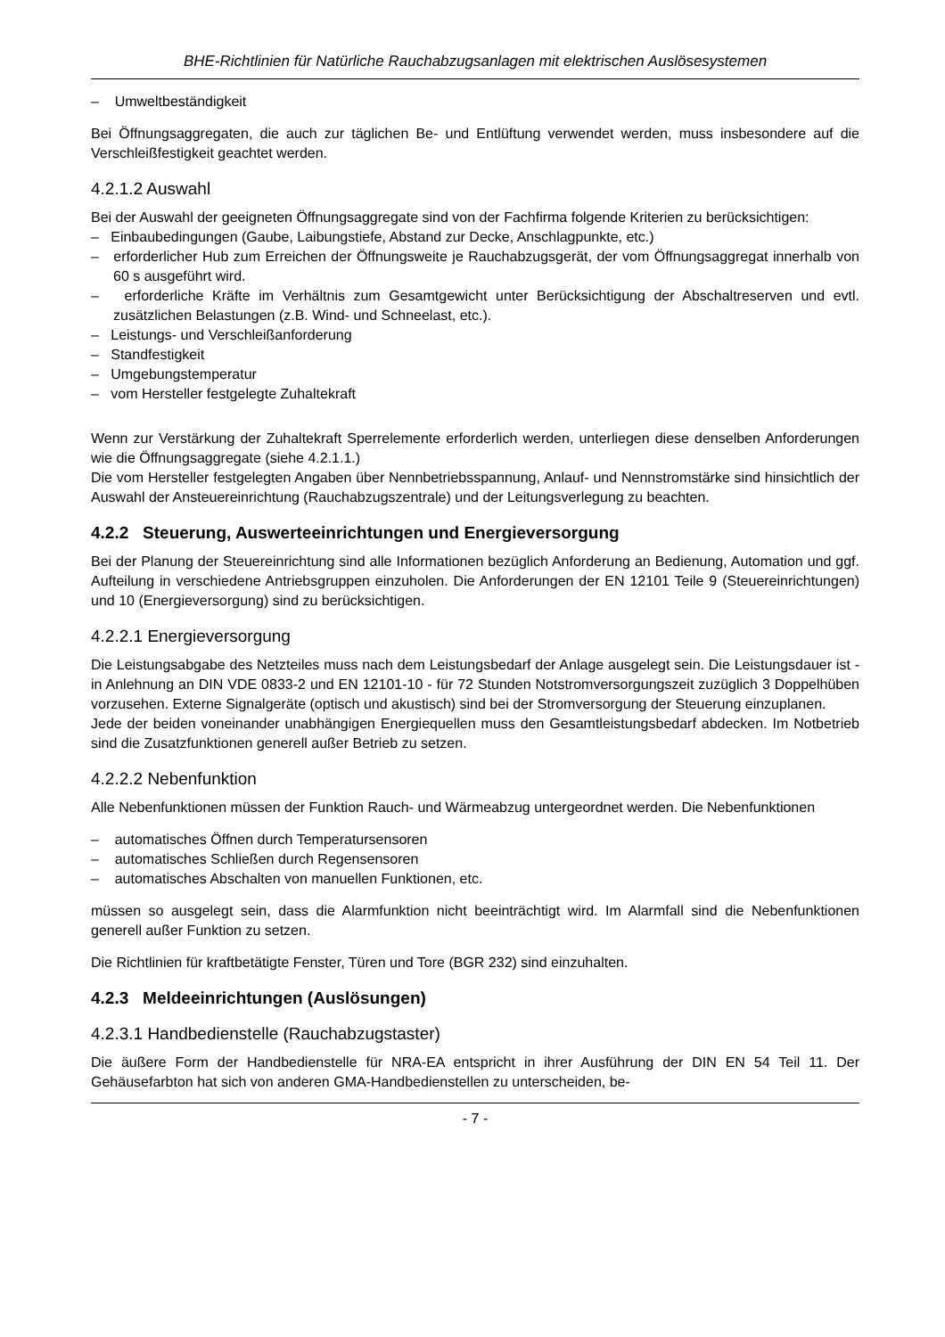BHE-Richtlinien für Natürliche Rauchabzugsanlagen mit elektrischen Auslösesystemen
– Umweltbeständigkeit
Bei Öffnungsaggregaten, die auch zur täglichen Be- und Entlüftung verwendet werden, muss insbesondere auf die Verschleißfestigkeit geachtet werden.
4.2.1.2 Auswahl
Bei der Auswahl der geeigneten Öffnungsaggregate sind von der Fachfirma folgende Kriterien zu berücksichtigen:
– Einbaubedingungen (Gaube, Laibungstiefe, Abstand zur Decke, Anschlagpunkte, etc.)
– erforderlicher Hub zum Erreichen der Öffnungsweite je Rauchabzugsgerät, der vom Öffnungsaggregat innerhalb von 60 s ausgeführt wird.
– erforderliche Kräfte im Verhältnis zum Gesamtgewicht unter Berücksichtigung der Abschaltreserven und evtl. zusätzlichen Belastungen (z.B. Wind- und Schneelast, etc.).
– Leistungs- und Verschleißanforderung
– Standfestigkeit
– Umgebungstemperatur
– vom Hersteller festgelegte Zuhaltekraft
Wenn zur Verstärkung der Zuhaltekraft Sperrelemente erforderlich werden, unterliegen diese denselben Anforderungen wie die Öffnungsaggregate (siehe 4.2.1.1.)
Die vom Hersteller festgelegten Angaben über Nennbetriebsspannung, Anlauf- und Nennstromstärke sind hinsichtlich der Auswahl der Ansteuereinrichtung (Rauchabzugszentrale) und der Leitungsverlegung zu beachten.
4.2.2 Steuerung, Auswerteeinrichtungen und Energieversorgung
Bei der Planung der Steuereinrichtung sind alle Informationen bezüglich Anforderung an Bedienung, Automation und ggf. Aufteilung in verschiedene Antriebsgruppen einzuholen. Die Anforderungen der EN 12101 Teile 9 (Steuereinrichtungen) und 10 (Energieversorgung) sind zu berücksichtigen.
4.2.2.1 Energieversorgung
Die Leistungsabgabe des Netzteiles muss nach dem Leistungsbedarf der Anlage ausgelegt sein. Die Leistungsdauer ist - in Anlehnung an DIN VDE 0833-2 und EN 12101-10 - für 72 Stunden Notstromversorgungszeit zuzüglich 3 Doppelhüben vorzusehen. Externe Signalgeräte (optisch und akustisch) sind bei der Stromversorgung der Steuerung einzuplanen.
Jede der beiden voneinander unabhängigen Energiequellen muss den Gesamtleistungsbedarf abdecken. Im Notbetrieb sind die Zusatzfunktionen generell außer Betrieb zu setzen.
4.2.2.2 Nebenfunktion
Alle Nebenfunktionen müssen der Funktion Rauch- und Wärmeabzug untergeordnet werden. Die Nebenfunktionen
– automatisches Öffnen durch Temperatursensoren
– automatisches Schließen durch Regensensoren
– automatisches Abschalten von manuellen Funktionen, etc.
müssen so ausgelegt sein, dass die Alarmfunktion nicht beeinträchtigt wird. Im Alarmfall sind die Nebenfunktionen generell außer Funktion zu setzen.
Die Richtlinien für kraftbetätigte Fenster, Türen und Tore (BGR 232) sind einzuhalten.
4.2.3 Meldeeinrichtungen (Auslösungen)
4.2.3.1 Handbedienstelle (Rauchabzugstaster)
Die äußere Form der Handbedienstelle für NRA-EA entspricht in ihrer Ausführung der DIN EN 54 Teil 11. Der Gehäusefarbton hat sich von anderen GMA-Handbedienstellen zu unterscheiden, be-
- 7 -